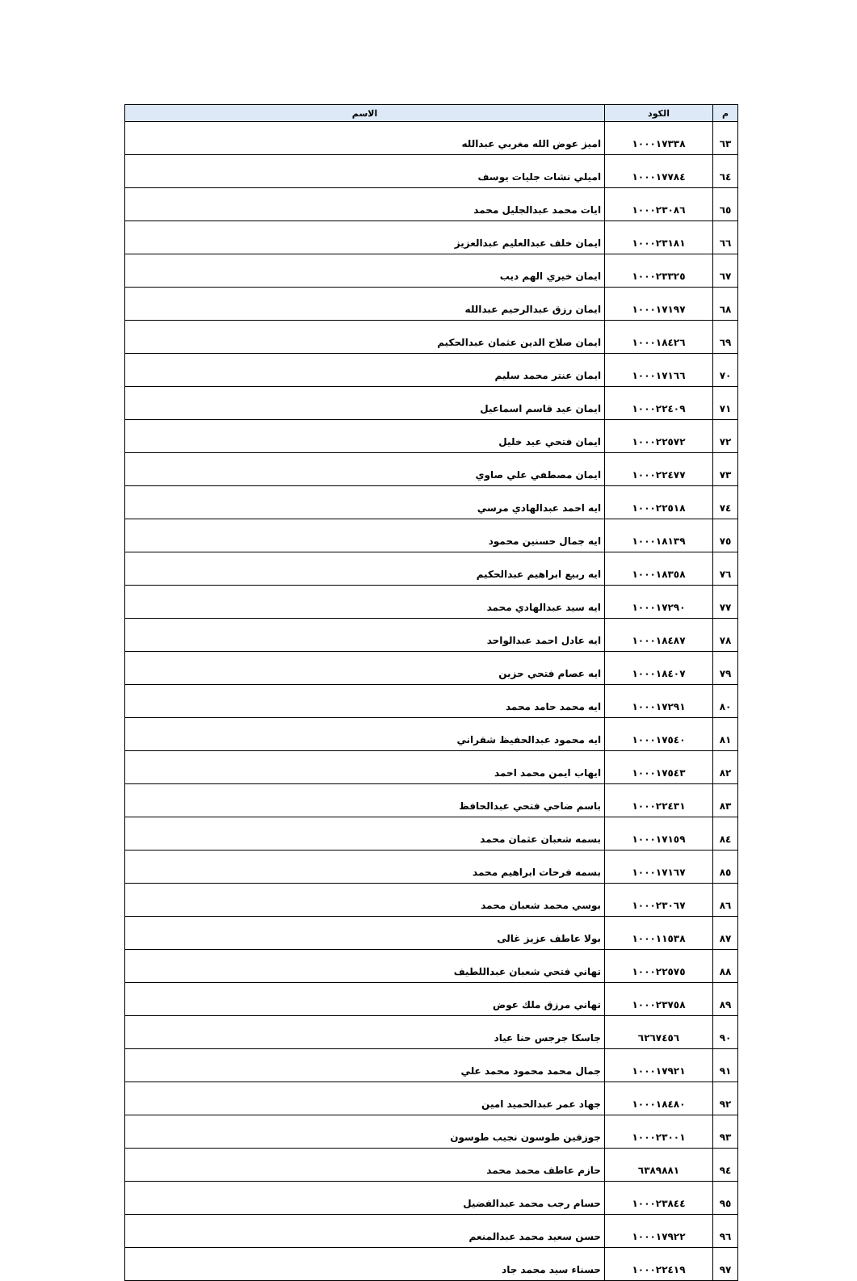| م | الكود | الاسم |
| --- | --- | --- |
| ٦٣ | ١٠٠٠١٧٣٣٨ | اميز عوض الله مغربي عبدالله |
| ٦٤ | ١٠٠٠١٧٧٨٤ | اميلي نشات جليات يوسف |
| ٦٥ | ١٠٠٠٢٣٠٨٦ | ايات محمد عبدالجليل محمد |
| ٦٦ | ١٠٠٠٢٣١٨١ | ايمان خلف عبدالعليم عبدالعزيز |
| ٦٧ | ١٠٠٠٢٣٣٢٥ | ايمان خيري الهم ديب |
| ٦٨ | ١٠٠٠١٧١٩٧ | ايمان رزق عبدالرحيم عبدالله |
| ٦٩ | ١٠٠٠١٨٤٢٦ | ايمان صلاح الدين عثمان عبدالحكيم |
| ٧٠ | ١٠٠٠١٧١٦٦ | ايمان عنتر محمد سليم |
| ٧١ | ١٠٠٠٢٢٤٠٩ | ايمان عيد قاسم اسماعيل |
| ٧٢ | ١٠٠٠٢٢٥٧٢ | ايمان فتحي عيد خليل |
| ٧٣ | ١٠٠٠٢٢٤٧٧ | ايمان مصطفي علي صاوي |
| ٧٤ | ١٠٠٠٢٢٥١٨ | ايه احمد عبدالهادي مرسي |
| ٧٥ | ١٠٠٠١٨١٣٩ | ايه جمال حسنين محمود |
| ٧٦ | ١٠٠٠١٨٣٥٨ | ايه ربيع ابراهيم عبدالحكيم |
| ٧٧ | ١٠٠٠١٧٢٩٠ | ايه سيد عبدالهادي محمد |
| ٧٨ | ١٠٠٠١٨٤٨٧ | ايه عادل احمد عبدالواحد |
| ٧٩ | ١٠٠٠١٨٤٠٧ | ايه عصام فتحي حزين |
| ٨٠ | ١٠٠٠١٧٢٩١ | ايه محمد حامد محمد |
| ٨١ | ١٠٠٠١٧٥٤٠ | ايه محمود عبدالحفيظ شقراني |
| ٨٢ | ١٠٠٠١٧٥٤٣ | ايهاب ايمن محمد احمد |
| ٨٣ | ١٠٠٠٢٢٤٣١ | باسم ضاحي فتحي عبدالحافظ |
| ٨٤ | ١٠٠٠١٧١٥٩ | بسمه شعبان عثمان محمد |
| ٨٥ | ١٠٠٠١٧١٦٧ | بسمه فرحات ابراهيم محمد |
| ٨٦ | ١٠٠٠٢٣٠٦٧ | بوسي محمد شعبان محمد |
| ٨٧ | ١٠٠٠١١٥٣٨ | بولا عاطف عزيز غالى |
| ٨٨ | ١٠٠٠٢٢٥٧٥ | تهاني فتحي شعبان عبداللطيف |
| ٨٩ | ١٠٠٠٢٣٧٥٨ | تهاني مرزق ملك عوض |
| ٩٠ | ٦٢٦٧٤٥٦ | جاسكا جرجس حنا عياد |
| ٩١ | ١٠٠٠١٧٩٢١ | جمال محمد محمود محمد علي |
| ٩٢ | ١٠٠٠١٨٤٨٠ | جهاد عمر عبدالحميد امين |
| ٩٣ | ١٠٠٠٢٣٠٠١ | جوزفين طوسون نجيب طوسون |
| ٩٤ | ٦٣٨٩٨٨١ | حازم عاطف محمد محمد |
| ٩٥ | ١٠٠٠٢٣٨٤٤ | حسام رجب محمد عبدالفضيل |
| ٩٦ | ١٠٠٠١٧٩٢٢ | حسن سعيد محمد عبدالمنعم |
| ٩٧ | ١٠٠٠٢٢٤١٩ | حسناء سيد محمد جاد |